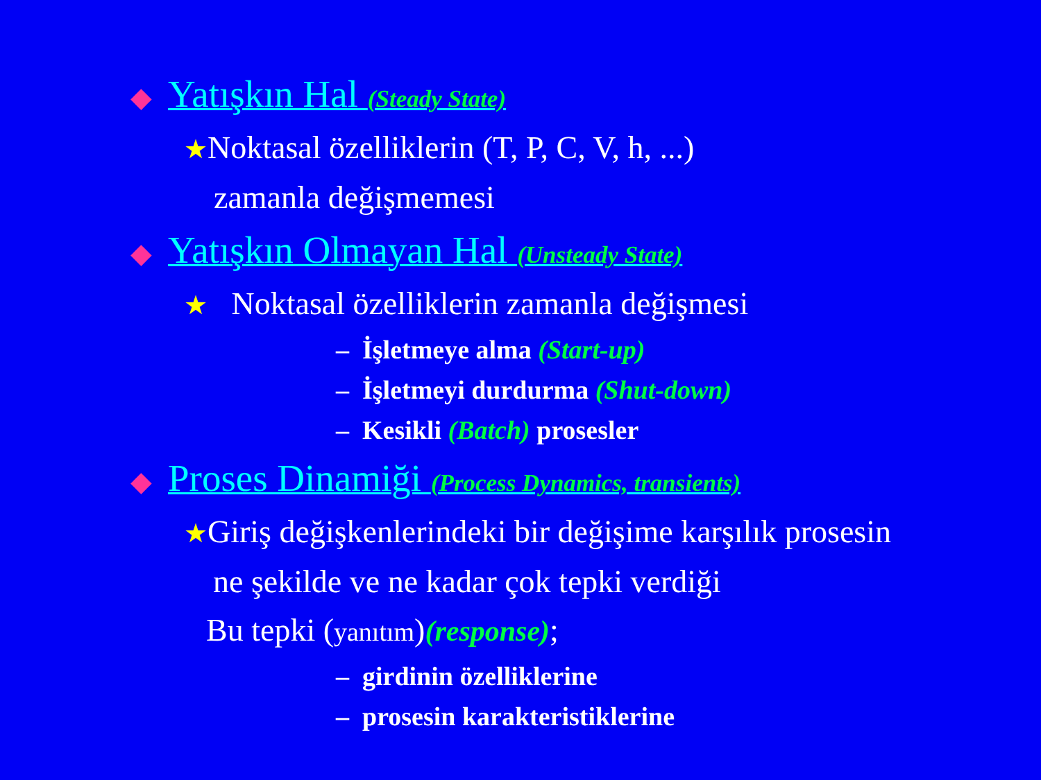◆ Yatışkın Hal (Steady State)
★Noktasal özelliklerin (T, P, C, V, h, ...)
zamanla değişmemesi
◆ Yatışkın Olmayan Hal (Unsteady State)
★ Noktasal özelliklerin zamanla değişmesi
– İşletmeye alma (Start-up)
– İşletmeyi durdurma (Shut-down)
– Kesikli (Batch) prosesler
◆ Proses Dinamiği (Process Dynamics, transients)
★Giriş değişkenlerindeki bir değişime karşılık prosesin
ne şekilde ve ne kadar çok tepki verdiği
Bu tepki (yanıtım)(response);
– girdinin özelliklerine
– prosesin karakteristiklerine